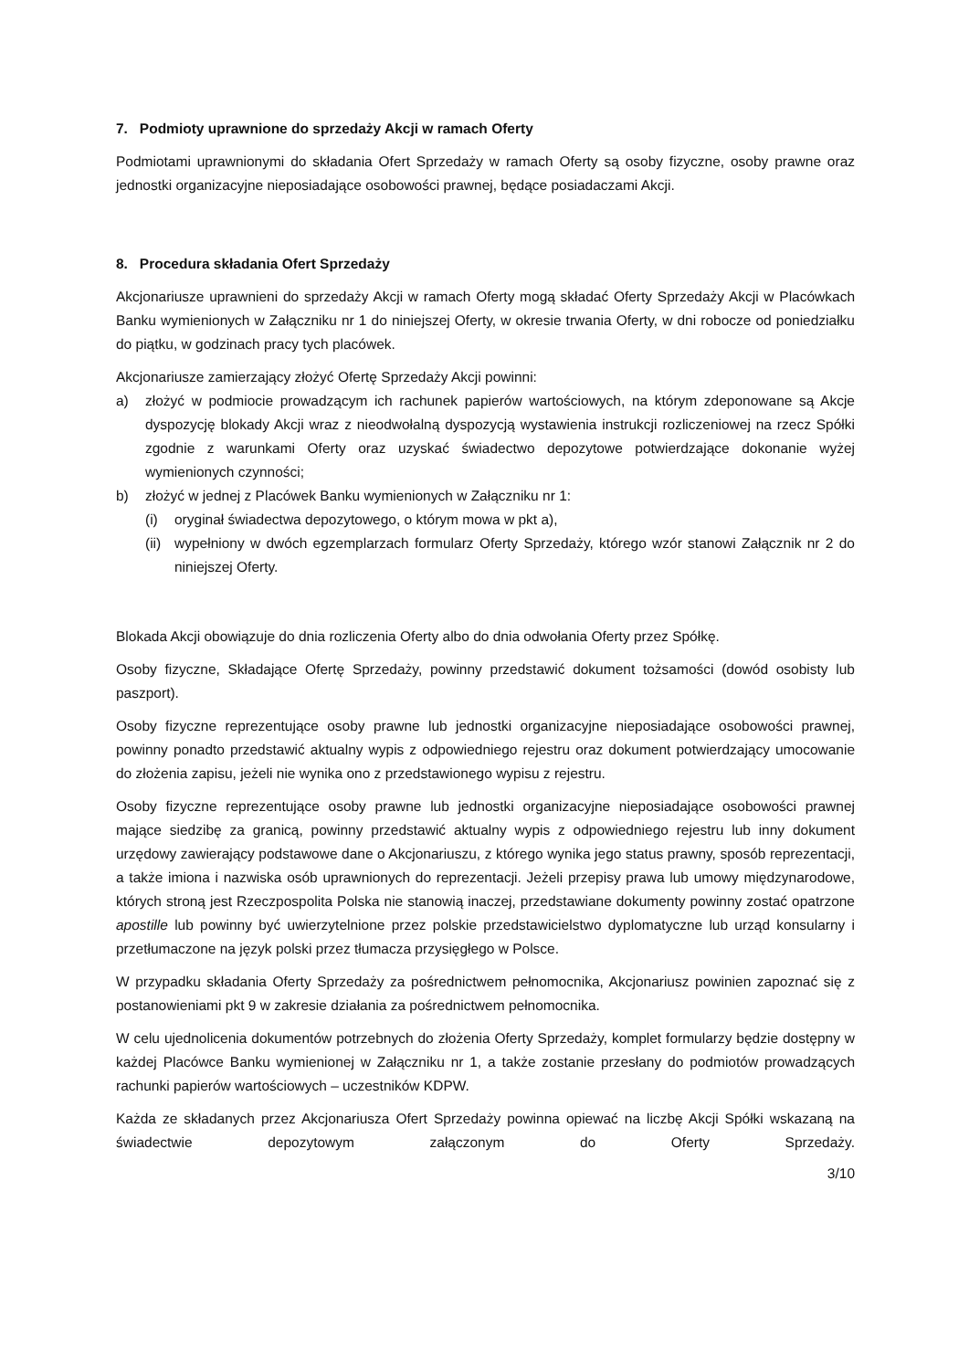7. Podmioty uprawnione do sprzedaży Akcji w ramach Oferty
Podmiotami uprawnionymi do składania Ofert Sprzedaży w ramach Oferty są osoby fizyczne, osoby prawne oraz jednostki organizacyjne nieposiadające osobowości prawnej, będące posiadaczami Akcji.
8. Procedura składania Ofert Sprzedaży
Akcjonariusze uprawnieni do sprzedaży Akcji w ramach Oferty mogą składać Oferty Sprzedaży Akcji w Placówkach Banku wymienionych w Załączniku nr 1 do niniejszej Oferty, w okresie trwania Oferty, w dni robocze od poniedziałku do piątku, w godzinach pracy tych placówek.
Akcjonariusze zamierzający złożyć Ofertę Sprzedaży Akcji powinni:
a) złożyć w podmiocie prowadzącym ich rachunek papierów wartościowych, na którym zdeponowane są Akcje dyspozycję blokady Akcji wraz z nieodwołalną dyspozycją wystawienia instrukcji rozliczeniowej na rzecz Spółki zgodnie z warunkami Oferty oraz uzyskać świadectwo depozytowe potwierdzające dokonanie wyżej wymienionych czynności;
b) złożyć w jednej z Placówek Banku wymienionych w Załączniku nr 1:
(i) oryginał świadectwa depozytowego, o którym mowa w pkt a),
(ii) wypełniony w dwóch egzemplarzach formularz Oferty Sprzedaży, którego wzór stanowi Załącznik nr 2 do niniejszej Oferty.
Blokada Akcji obowiązuje do dnia rozliczenia Oferty albo do dnia odwołania Oferty przez Spółkę.
Osoby fizyczne, Składające Ofertę Sprzedaży, powinny przedstawić dokument tożsamości (dowód osobisty lub paszport).
Osoby fizyczne reprezentujące osoby prawne lub jednostki organizacyjne nieposiadające osobowości prawnej, powinny ponadto przedstawić aktualny wypis z odpowiedniego rejestru oraz dokument potwierdzający umocowanie do złożenia zapisu, jeżeli nie wynika ono z przedstawionego wypisu z rejestru.
Osoby fizyczne reprezentujące osoby prawne lub jednostki organizacyjne nieposiadające osobowości prawnej mające siedzibę za granicą, powinny przedstawić aktualny wypis z odpowiedniego rejestru lub inny dokument urzędowy zawierający podstawowe dane o Akcjonariuszu, z którego wynika jego status prawny, sposób reprezentacji, a także imiona i nazwiska osób uprawnionych do reprezentacji. Jeżeli przepisy prawa lub umowy międzynarodowe, których stroną jest Rzeczpospolita Polska nie stanowią inaczej, przedstawiane dokumenty powinny zostać opatrzone apostille lub powinny być uwierzytelnione przez polskie przedstawicielstwo dyplomatyczne lub urząd konsularny i przetłumaczone na język polski przez tłumacza przysięgłego w Polsce.
W przypadku składania Oferty Sprzedaży za pośrednictwem pełnomocnika, Akcjonariusz powinien zapoznać się z postanowieniami pkt 9 w zakresie działania za pośrednictwem pełnomocnika.
W celu ujednolicenia dokumentów potrzebnych do złożenia Oferty Sprzedaży, komplet formularzy będzie dostępny w każdej Placówce Banku wymienionej w Załączniku nr 1, a także zostanie przesłany do podmiotów prowadzących rachunki papierów wartościowych – uczestników KDPW.
Każda ze składanych przez Akcjonariusza Ofert Sprzedaży powinna opiewać na liczbę Akcji Spółki wskazaną na świadectwie depozytowym załączonym do Oferty Sprzedaży.
3/10